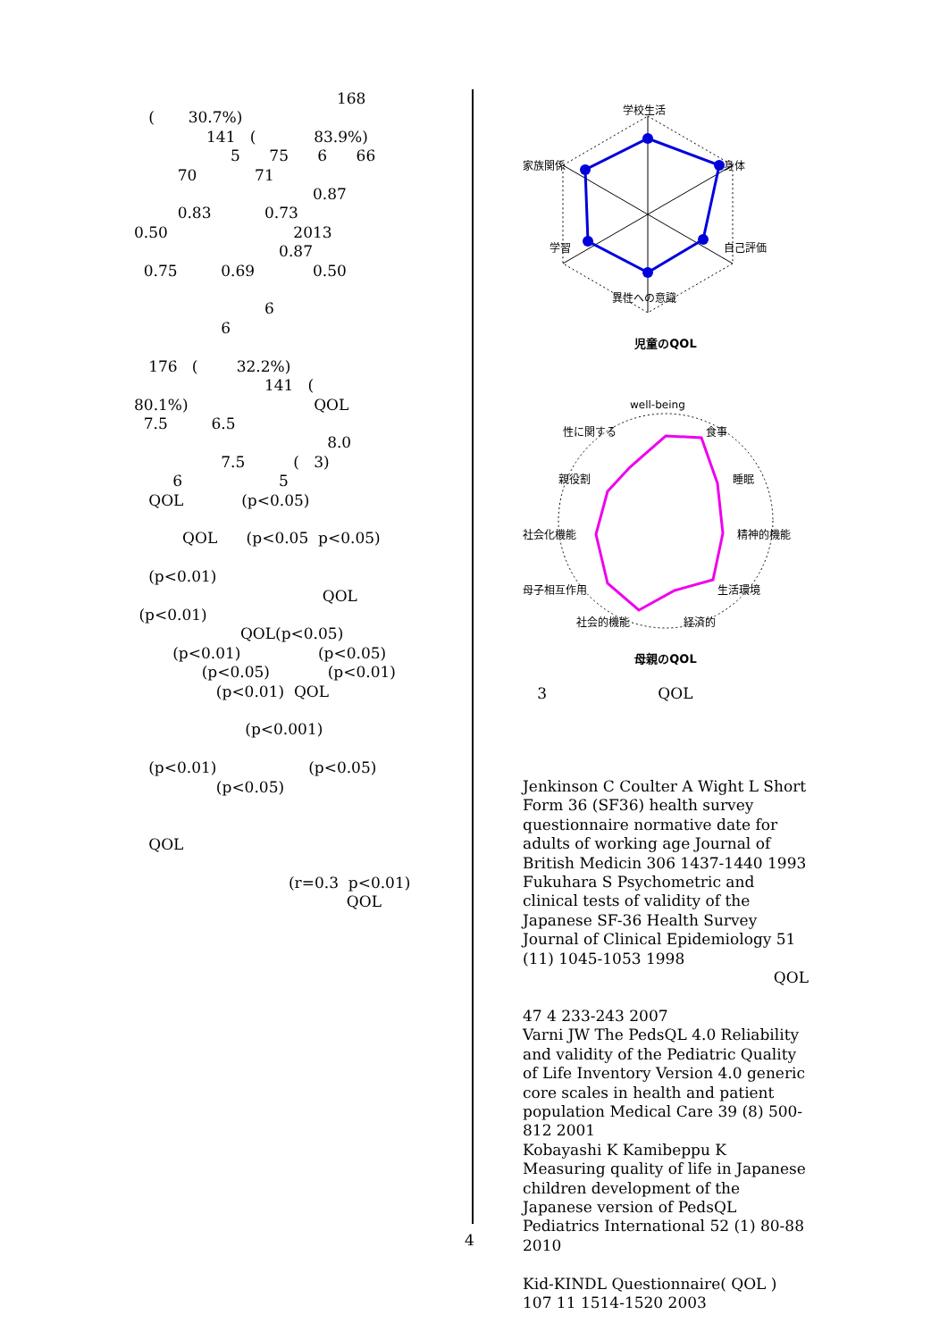168
( 30.7%)
141 ( 83.9%)
5 75 6 66
70 71
0.87
0.83 0.73
0.50 2013
0.87
0.75 0.69 0.50
6
6
176 ( 32.2%)
141 (
80.1%) QOL
7.5 6.5
8.0
7.5 ( 3)
6 5
QOL (p<0.05)
QOL (p<0.05 p<0.05)
(p<0.01)
QOL
(p<0.01)
QOL(p<0.05)
(p<0.01) (p<0.05)
(p<0.05) (p<0.01)
(p<0.01) QOL
(p<0.001)
(p<0.01) (p<0.05)
(p<0.05)
QOL
(r=0.3 p<0.01)
QOL
学校生活
身体
自己評価
異性への意識
学習
家族関係
児童のQOL
well-being
食事
睡眠
精神的機能
生活環境
経済的
社会的機能
母子相互作用
社会化機能
親役割
性に関する
母親のQOL
3 QOL
Jenkinson C Coulter A Wight L Short Form 36 (SF36) health survey questionnaire normative date for adults of working age Journal of British Medicin 306 1437-1440 1993
Fukuhara S Psychometric and clinical tests of validity of the Japanese SF-36 Health Survey Journal of Clinical Epidemiology 51 (11) 1045-1053 1998
QOL
47 4 233-243 2007
Varni JW The PedsQL 4.0 Reliability and validity of the Pediatric Quality of Life Inventory Version 4.0 generic core scales in health and patient population Medical Care 39 (8) 500-812 2001
Kobayashi K Kamibeppu K Measuring quality of life in Japanese children development of the Japanese version of PedsQL Pediatrics International 52 (1) 80-88 2010
Kid-KINDL Questionnaire( QOL ) 107 11 1514-1520 2003
4